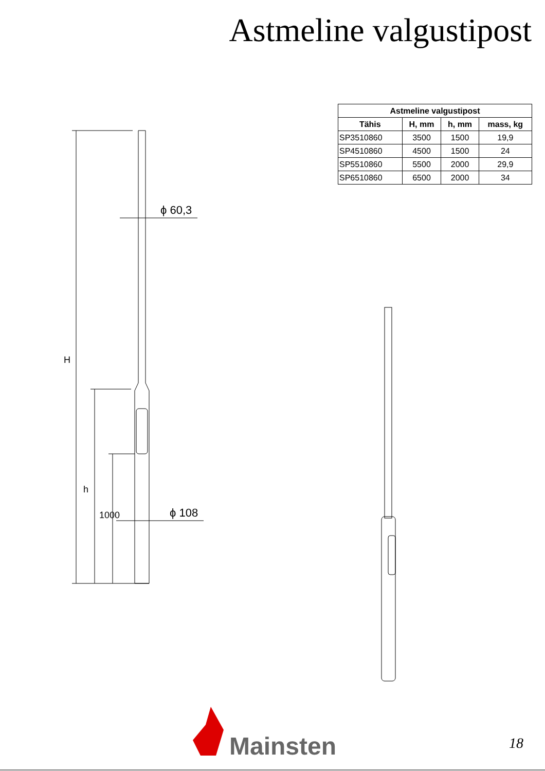Astmeline valgustipost
| Astmeline valgustipost | | | |
| --- | --- | --- | --- |
| Tähis | H, mm | h, mm | mass, kg |
| SP3510860 | 3500 | 1500 | 19,9 |
| SP4510860 | 4500 | 1500 | 24 |
| SP5510860 | 5500 | 2000 | 29,9 |
| SP6510860 | 6500 | 2000 | 34 |
ϕ 60,3
ϕ 108
H
h
1000
Mainsten 18